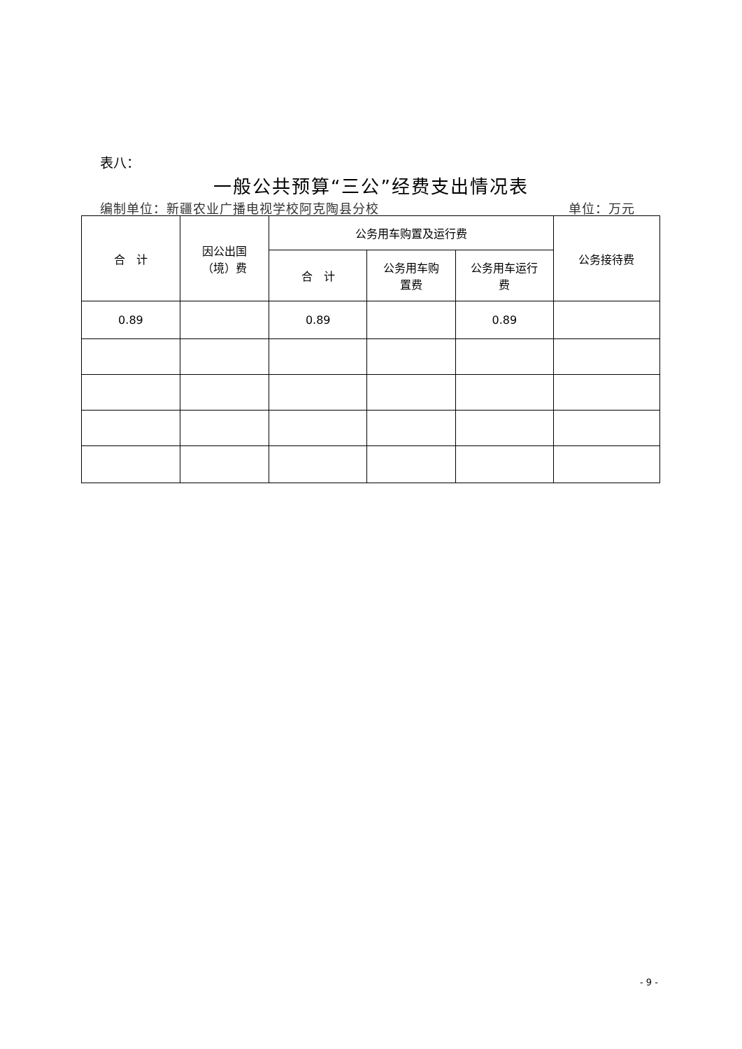表八：
一般公共预算“三公”经费支出情况表
编制单位：新疆农业广播电视学校阿克陶县分校 单位：万元
| 合 计 | 因公出国 （境）费 | 公务用车购置及运行费 | | | 公务接待费 |
| --- | --- | --- | --- | --- | --- |
| | | 合 计 | 公务用车购 置费 | 公务用车运行 费 | |
| 0.89 | | 0.89 | | 0.89 | |
- 9 -